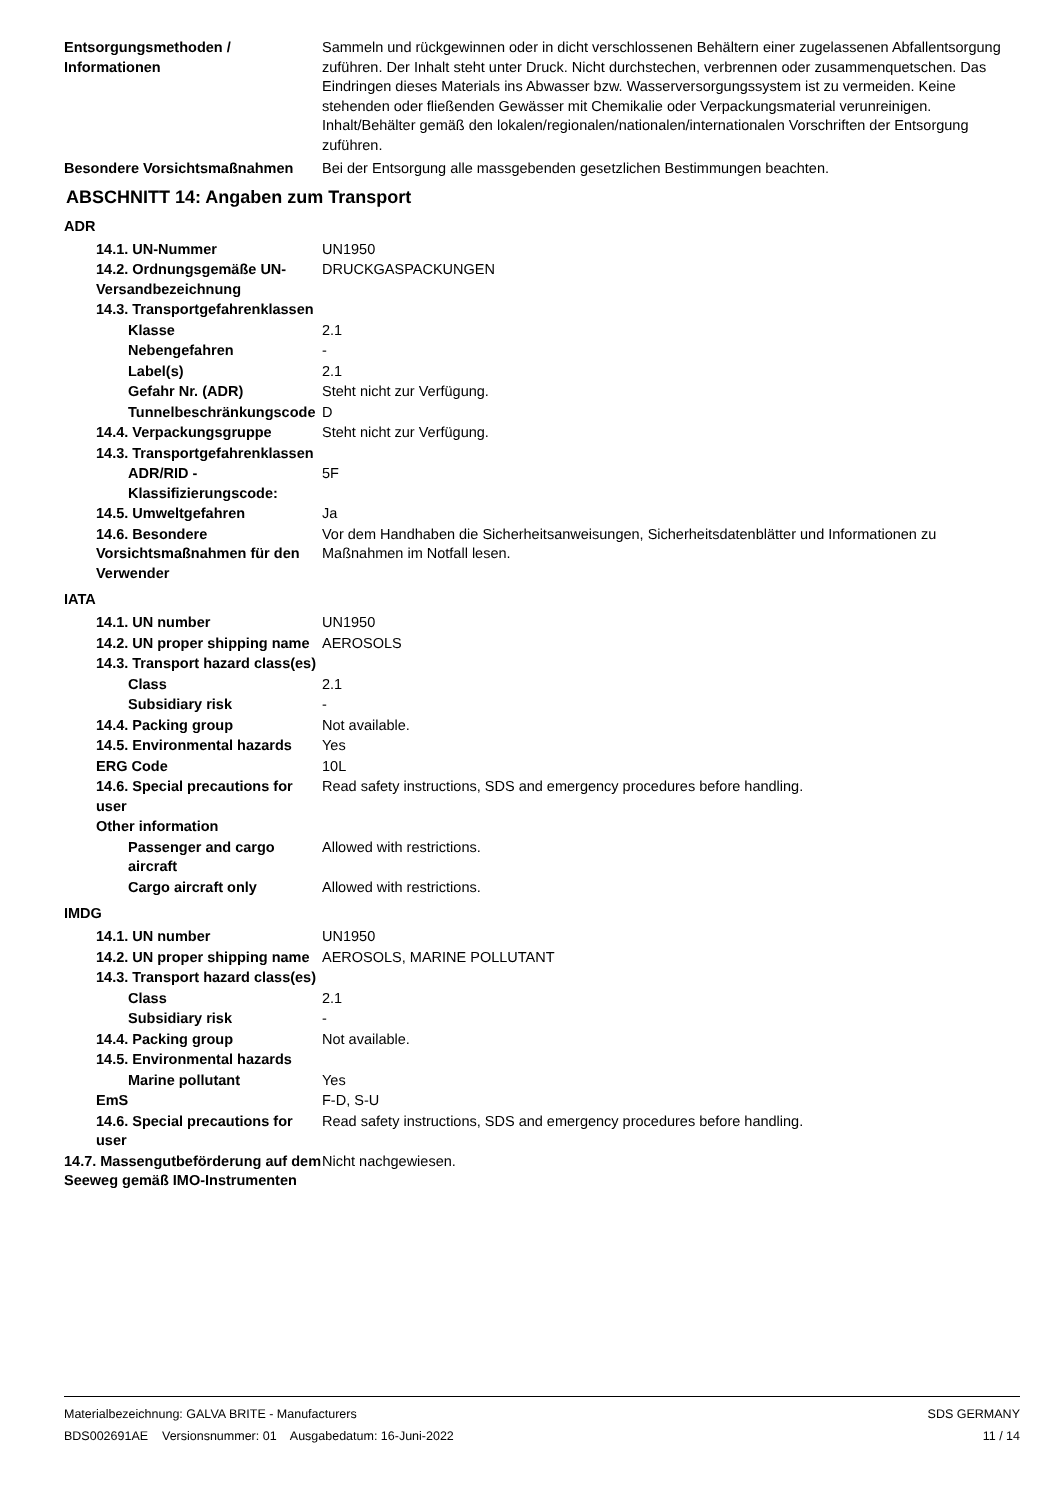Entsorgungsmethoden / Informationen
Sammeln und rückgewinnen oder in dicht verschlossenen Behältern einer zugelassenen Abfallentsorgung zuführen. Der Inhalt steht unter Druck. Nicht durchstechen, verbrennen oder zusammenquetschen. Das Eindringen dieses Materials ins Abwasser bzw. Wasserversorgungssystem ist zu vermeiden. Keine stehenden oder fließenden Gewässer mit Chemikalie oder Verpackungsmaterial verunreinigen. Inhalt/Behälter gemäß den lokalen/regionalen/nationalen/internationalen Vorschriften der Entsorgung zuführen.
Besondere Vorsichtsmaßnahmen Bei der Entsorgung alle massgebenden gesetzlichen Bestimmungen beachten.
ABSCHNITT 14: Angaben zum Transport
ADR
14.1. UN-Nummer UN1950
14.2. Ordnungsgemäße UN-Versandbezeichnung
DRUCKGASPACKUNGEN
14.3. Transportgefahrenklassen
Klasse 2.1
Nebengefahren -
Label(s) 2.1
Gefahr Nr. (ADR) Steht nicht zur Verfügung.
Tunnelbeschränkungscode
D
14.4. Verpackungsgruppe Steht nicht zur Verfügung.
14.3. Transportgefahrenklassen
ADR/RID - Klassifizierungscode:
5F
14.5. Umweltgefahren Ja
14.6. Besondere Vorsichtsmaßnahmen für den Verwender
Vor dem Handhaben die Sicherheitsanweisungen, Sicherheitsdatenblätter und Informationen zu Maßnahmen im Notfall lesen.
IATA
14.1. UN number UN1950
14.2. UN proper shipping name
AEROSOLS
14.3. Transport hazard class(es)
Class 2.1
Subsidiary risk -
14.4. Packing group Not available.
14.5. Environmental hazards
Yes
ERG Code 10L
14.6. Special precautions for user
Read safety instructions, SDS and emergency procedures before handling.
Other information
Passenger and cargo aircraft
Allowed with restrictions.
Cargo aircraft only Allowed with restrictions.
IMDG
14.1. UN number UN1950
14.2. UN proper shipping name
AEROSOLS, MARINE POLLUTANT
14.3. Transport hazard class(es)
Class 2.1
Subsidiary risk -
14.4. Packing group Not available.
14.5. Environmental hazards
Marine pollutant Yes
EmS F-D, S-U
14.6. Special precautions for user
Read safety instructions, SDS and emergency procedures before handling.
14.7. Massengutbeförderung auf dem Seeweg gemäß IMO-Instrumenten
Nicht nachgewiesen.
Materialbezeichnung: GALVA BRITE - Manufacturers
BDS002691AE Versionsnummer: 01 Ausgabedatum: 16-Juni-2022
SDS GERMANY
11 / 14